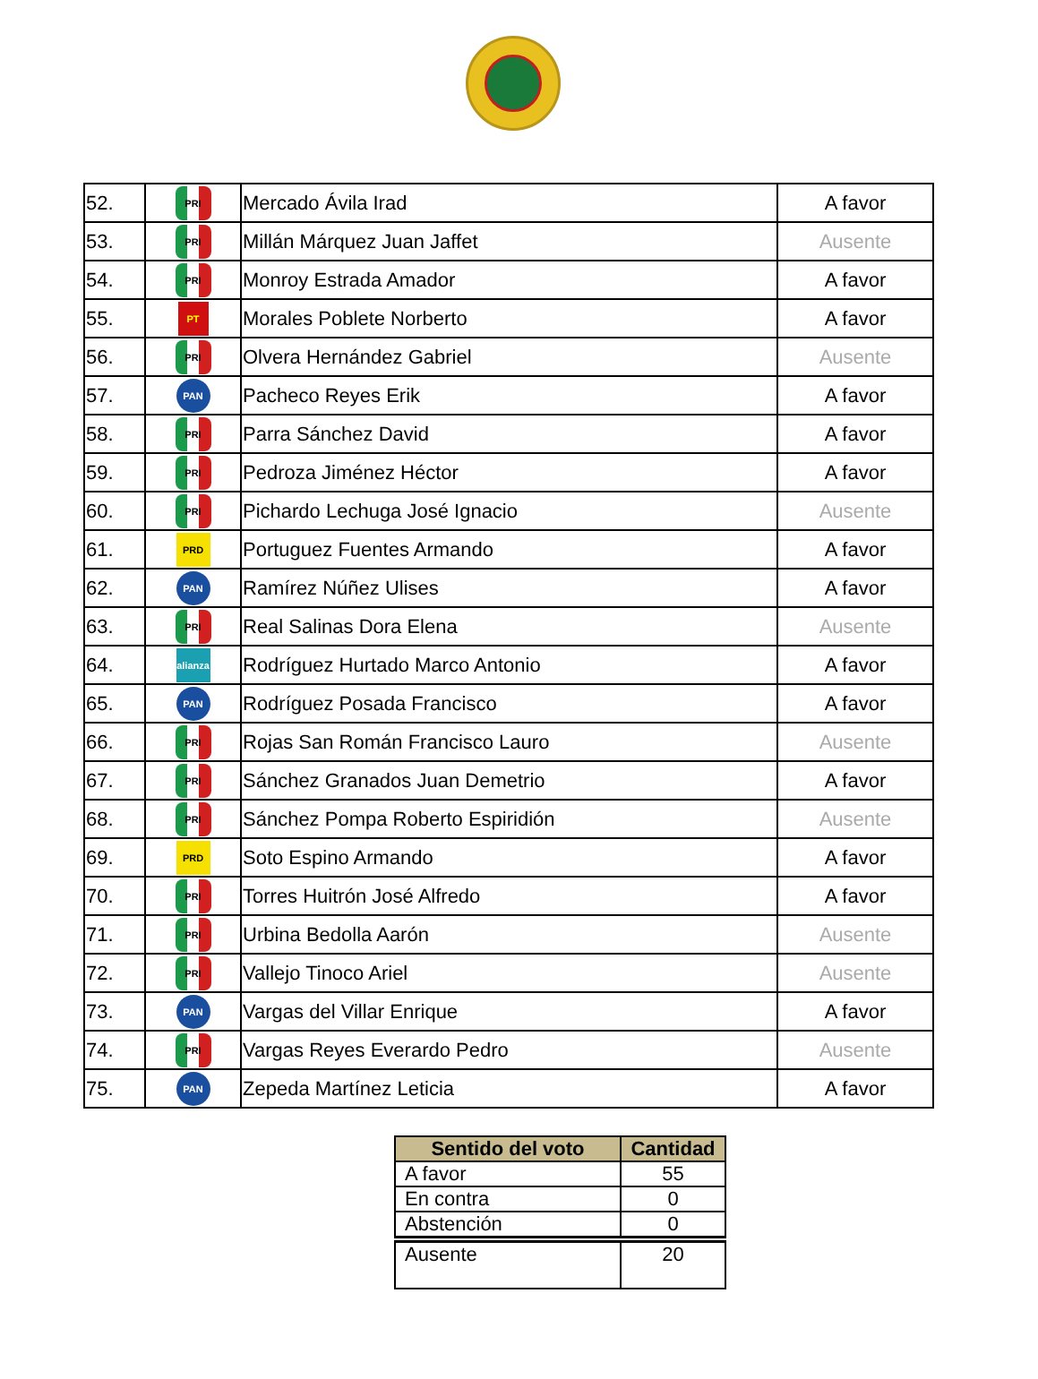| 52. | PRI | Mercado Ávila Irad | A favor |
| 53. | PRI | Millán Márquez Juan Jaffet | Ausente |
| 54. | PRI | Monroy Estrada Amador | A favor |
| 55. | PT | Morales Poblete Norberto | A favor |
| 56. | PRI | Olvera Hernández Gabriel | Ausente |
| 57. | PAN | Pacheco Reyes Erik | A favor |
| 58. | PRI | Parra Sánchez David | A favor |
| 59. | PRI | Pedroza Jiménez Héctor | A favor |
| 60. | PRI | Pichardo Lechuga José Ignacio | Ausente |
| 61. | PRD | Portuguez Fuentes Armando | A favor |
| 62. | PAN | Ramírez Núñez Ulises | A favor |
| 63. | PRI | Real Salinas Dora Elena | Ausente |
| 64. | alianza | Rodríguez Hurtado Marco Antonio | A favor |
| 65. | PAN | Rodríguez Posada Francisco | A favor |
| 66. | PRI | Rojas San Román Francisco Lauro | Ausente |
| 67. | PRI | Sánchez Granados Juan Demetrio | A favor |
| 68. | PRI | Sánchez Pompa Roberto Espiridión | Ausente |
| 69. | PRD | Soto Espino Armando | A favor |
| 70. | PRI | Torres Huitrón José Alfredo | A favor |
| 71. | PRI | Urbina Bedolla Aarón | Ausente |
| 72. | PRI | Vallejo Tinoco Ariel | Ausente |
| 73. | PAN | Vargas del Villar Enrique | A favor |
| 74. | PRI | Vargas Reyes Everardo Pedro | Ausente |
| 75. | PAN | Zepeda Martínez Leticia | A favor |
| Sentido del voto | Cantidad |
| --- | --- |
| A favor | 55 |
| En contra | 0 |
| Abstención | 0 |
| Ausente | 20 |